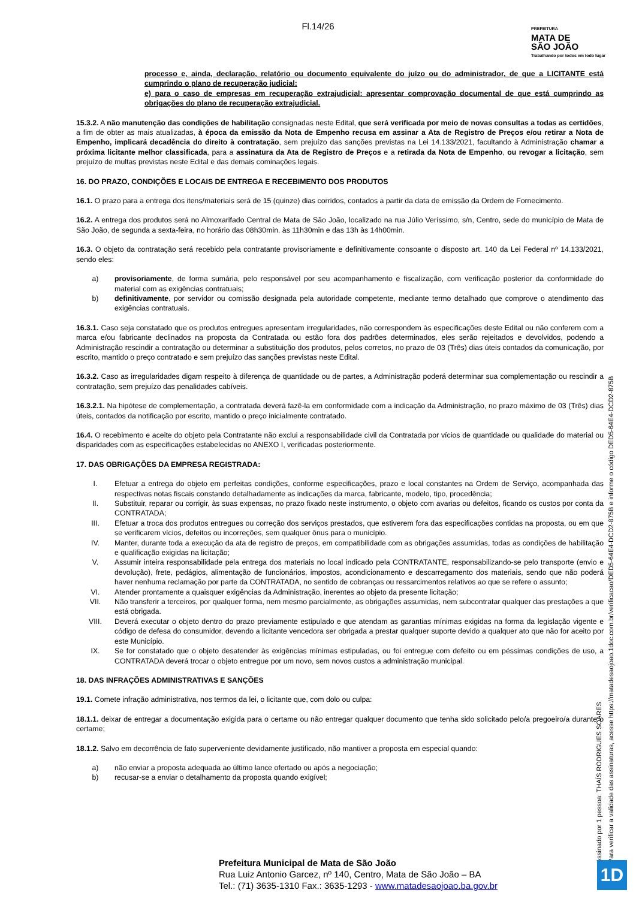Fl.14/26
PREFEITURA
MATA DE
SÃO JOÃO
Trabalhando por todos em todo lugar
processo e, ainda, declaração, relatório ou documento equivalente do juízo ou do administrador, de que a LICITANTE está cumprindo o plano de recuperação judicial;
e) para o caso de empresas em recuperação extrajudicial: apresentar comprovação documental de que está cumprindo as obrigações do plano de recuperação extrajudicial.
15.3.2. A não manutenção das condições de habilitação consignadas neste Edital, que será verificada por meio de novas consultas a todas as certidões, a fim de obter as mais atualizadas, à época da emissão da Nota de Empenho recusa em assinar a Ata de Registro de Preços e/ou retirar a Nota de Empenho, implicará decadência do direito à contratação, sem prejuízo das sanções previstas na Lei 14.133/2021, facultando à Administração chamar a próxima licitante melhor classificada, para a assinatura da Ata de Registro de Preços e a retirada da Nota de Empenho, ou revogar a licitação, sem prejuízo de multas previstas neste Edital e das demais cominações legais.
16. DO PRAZO, CONDIÇÕES E LOCAIS DE ENTREGA E RECEBIMENTO DOS PRODUTOS
16.1. O prazo para a entrega dos itens/materiais será de 15 (quinze) dias corridos, contados a partir da data de emissão da Ordem de Fornecimento.
16.2. A entrega dos produtos será no Almoxarifado Central de Mata de São João, localizado na rua Júlio Veríssimo, s/n, Centro, sede do município de Mata de São João, de segunda a sexta-feira, no horário das 08h30min. às 11h30min e das 13h às 14h00min.
16.3. O objeto da contratação será recebido pela contratante provisoriamente e definitivamente consoante o disposto art. 140 da Lei Federal nº 14.133/2021, sendo eles:
a) provisoriamente, de forma sumária, pelo responsável por seu acompanhamento e fiscalização, com verificação posterior da conformidade do material com as exigências contratuais;
b) definitivamente, por servidor ou comissão designada pela autoridade competente, mediante termo detalhado que comprove o atendimento das exigências contratuais.
16.3.1. Caso seja constatado que os produtos entregues apresentam irregularidades, não correspondem às especificações deste Edital ou não conferem com a marca e/ou fabricante declinados na proposta da Contratada ou estão fora dos padrões determinados, eles serão rejeitados e devolvidos, podendo a Administração rescindir a contratação ou determinar a substituição dos produtos, pelos corretos, no prazo de 03 (Três) dias úteis contados da comunicação, por escrito, mantido o preço contratado e sem prejuízo das sanções previstas neste Edital.
16.3.2. Caso as irregularidades digam respeito à diferença de quantidade ou de partes, a Administração poderá determinar sua complementação ou rescindir a contratação, sem prejuízo das penalidades cabíveis.
16.3.2.1. Na hipótese de complementação, a contratada deverá fazê-la em conformidade com a indicação da Administração, no prazo máximo de 03 (Três) dias úteis, contados da notificação por escrito, mantido o preço inicialmente contratado.
16.4. O recebimento e aceite do objeto pela Contratante não exclui a responsabilidade civil da Contratada por vícios de quantidade ou qualidade do material ou disparidades com as especificações estabelecidas no ANEXO I, verificadas posteriormente.
17. DAS OBRIGAÇÕES DA EMPRESA REGISTRADA:
I. Efetuar a entrega do objeto em perfeitas condições, conforme especificações, prazo e local constantes na Ordem de Serviço, acompanhada das respectivas notas fiscais constando detalhadamente as indicações da marca, fabricante, modelo, tipo, procedência;
II. Substituir, reparar ou corrigir, às suas expensas, no prazo fixado neste instrumento, o objeto com avarias ou defeitos, ficando os custos por conta da CONTRATADA;
III. Efetuar a troca dos produtos entregues ou correção dos serviços prestados, que estiverem fora das especificações contidas na proposta, ou em que se verificarem vícios, defeitos ou incorreções, sem qualquer ônus para o município.
IV. Manter, durante toda a execução da ata de registro de preços, em compatibilidade com as obrigações assumidas, todas as condições de habilitação e qualificação exigidas na licitação;
V. Assumir inteira responsabilidade pela entrega dos materiais no local indicado pela CONTRATANTE, responsabilizando-se pelo transporte (envio e devolução), frete, pedágios, alimentação de funcionários, impostos, acondicionamento e descarregamento dos materiais, sendo que não poderá haver nenhuma reclamação por parte da CONTRATADA, no sentido de cobranças ou ressarcimentos relativos ao que se refere o assunto;
VI. Atender prontamente a quaisquer exigências da Administração, inerentes ao objeto da presente licitação;
VII. Não transferir a terceiros, por qualquer forma, nem mesmo parcialmente, as obrigações assumidas, nem subcontratar qualquer das prestações a que está obrigada.
VIII. Deverá executar o objeto dentro do prazo previamente estipulado e que atendam as garantias mínimas exigidas na forma da legislação vigente e código de defesa do consumidor, devendo a licitante vencedora ser obrigada a prestar qualquer suporte devido a qualquer ato que não for aceito por este Município.
IX. Se for constatado que o objeto desatender às exigências mínimas estipuladas, ou foi entregue com defeito ou em péssimas condições de uso, a CONTRATADA deverá trocar o objeto entregue por um novo, sem novos custos a administração municipal.
18. DAS INFRAÇÕES ADMINISTRATIVAS E SANÇÕES
19.1. Comete infração administrativa, nos termos da lei, o licitante que, com dolo ou culpa:
18.1.1. deixar de entregar a documentação exigida para o certame ou não entregar qualquer documento que tenha sido solicitado pelo/a pregoeiro/a durante o certame;
18.1.2. Salvo em decorrência de fato superveniente devidamente justificado, não mantiver a proposta em especial quando:
a) não enviar a proposta adequada ao último lance ofertado ou após a negociação;
b) recusar-se a enviar o detalhamento da proposta quando exigível;
Assinado por 1 pessoa: THAÍS RODRIGUES SOARES
Para verificar a validade das assinaturas, acesse https://matadesaojoao.1doc.com.br/verificacao/DED5-64E4-DCD2-875B e informe o código DED5-64E4-DCD2-875B
Prefeitura Municipal de Mata de São João
Rua Luiz Antonio Garcez, nº 140, Centro, Mata de São João – BA
Tel.: (71) 3635-1310 Fax.: 3635-1293 - www.matadesaojoao.ba.gov.br
1D